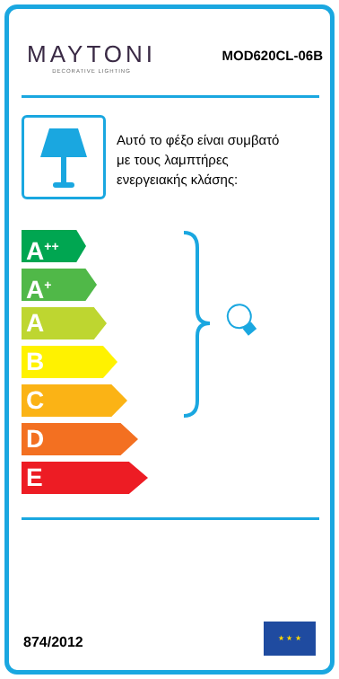MAYTONI
DECORATIVE LIGHTING
MOD620CL-06B
Αυτό το φέξο είναι συμβατό
με τους λαμπτήρες
ενεργειακής κλάσης:
A<sup>++</sup>
A<sup>+</sup>
A
B
C
D
E
874/2012
★ ★ ★